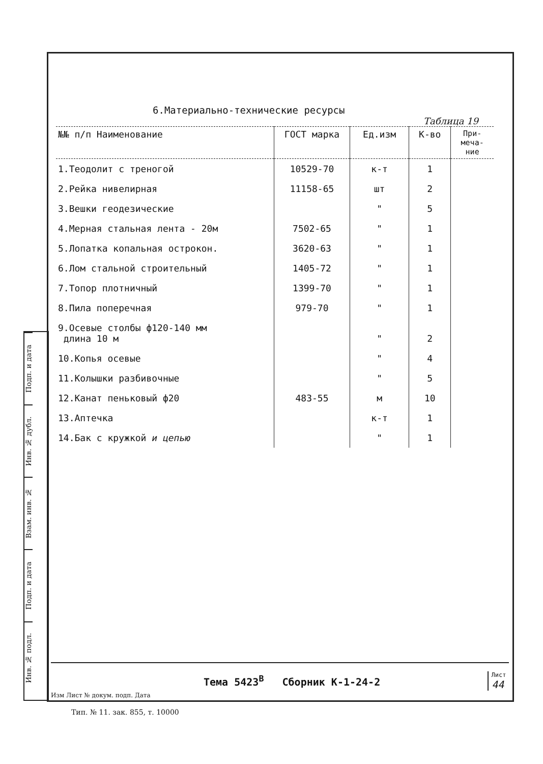Подп. и дата
Инв. № дубл.
Взам. инв. №
Подп. и дата
Инв. № подл.
6.Материально-технические ресурсы
Таблица 19
| №№ п/п Наименование | ГОСТ марка | Ед.изм | К-во | При- меча- ние |
| --- | --- | --- | --- | --- |
| 1.Теодолит с треногой | 10529-70 | к-т | 1 | |
| 2.Рейка нивелирная | 11158-65 | шт | 2 | |
| 3.Вешки геодезические | | " | 5 | |
| 4.Мерная стальная лента - 20м | 7502-65 | " | 1 | |
| 5.Лопатка копальная острокон. | 3620-63 | " | 1 | |
| 6.Лом стальной строительный | 1405-72 | " | 1 | |
| 7.Топор плотничный | 1399-70 | " | 1 | |
| 8.Пила поперечная | 979-70 | " | 1 | |
| 9.Осевые столбы ф120-140 мм длина 10 м | | " | 2 | |
| 10.Копья осевые | | " | 4 | |
| 11.Колышки разбивочные | | " | 5 | |
| 12.Канат пеньковый ф20 | 483-55 | м | 10 | |
| 13.Аптечка | | к-т | 1 | |
| 14.Бак с кружкой и цепью | | " | 1 | |
Изм Лист № докум. подп. Дата
Тема 5423<sup>В</sup> Сборник К-1-24-2
Лист
44
Тип. № 11. зак. 855, т. 10000